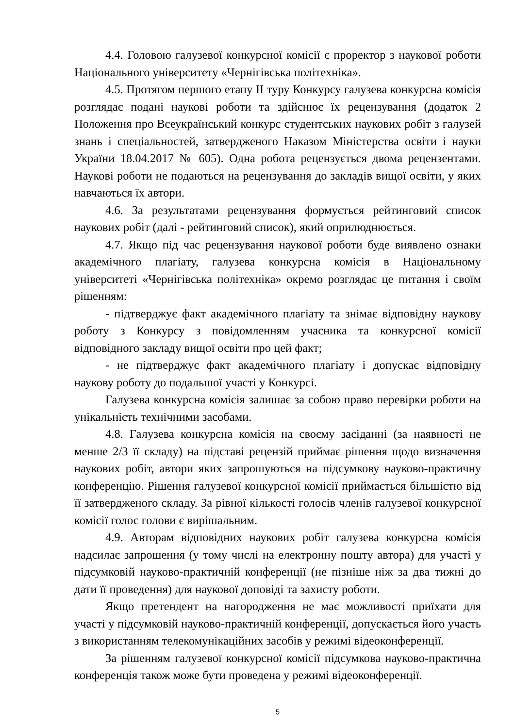4.4. Головою галузевої конкурсної комісії є проректор з наукової роботи Національного університету «Чернігівська політехніка».
4.5. Протягом першого етапу ІІ туру Конкурсу галузева конкурсна комісія розглядає подані наукові роботи та здійснює їх рецензування (додаток 2 Положення про Всеукраїнський конкурс студентських наукових робіт з галузей знань і спеціальностей, затвердженого Наказом Міністерства освіти і науки України 18.04.2017 № 605). Одна робота рецензується двома рецензентами. Наукові роботи не подаються на рецензування до закладів вищої освіти, у яких навчаються їх автори.
4.6. За результатами рецензування формується рейтинговий список наукових робіт (далі - рейтинговий список), який оприлюднюється.
4.7. Якщо під час рецензування наукової роботи буде виявлено ознаки академічного плагіату, галузева конкурсна комісія в Національному університеті «Чернігівська політехніка» окремо розглядає це питання і своїм рішенням:
- підтверджує факт академічного плагіату та знімає відповідну наукову роботу з Конкурсу з повідомленням учасника та конкурсної комісії відповідного закладу вищої освіти про цей факт;
- не підтверджує факт академічного плагіату і допускає відповідну наукову роботу до подальшої участі у Конкурсі.
Галузева конкурсна комісія залишає за собою право перевірки роботи на унікальність технічними засобами.
4.8. Галузева конкурсна комісія на своєму засіданні (за наявності не менше 2/3 її складу) на підставі рецензій приймає рішення щодо визначення наукових робіт, автори яких запрошуються на підсумкову науково-практичну конференцію. Рішення галузевої конкурсної комісії приймається більшістю від її затвердженого складу. За рівної кількості голосів членів галузевої конкурсної комісії голос голови є вирішальним.
4.9. Авторам відповідних наукових робіт галузева конкурсна комісія надсилає запрошення (у тому числі на електронну пошту автора) для участі у підсумковій науково-практичній конференції (не пізніше ніж за два тижні до дати її проведення) для наукової доповіді та захисту роботи.
Якщо претендент на нагородження не має можливості приїхати для участі у підсумковій науково-практичній конференції, допускається його участь з використанням телекомунікаційних засобів у режимі відеоконференції.
За рішенням галузевої конкурсної комісії підсумкова науково-практична конференція також може бути проведена у режимі відеоконференції.
5